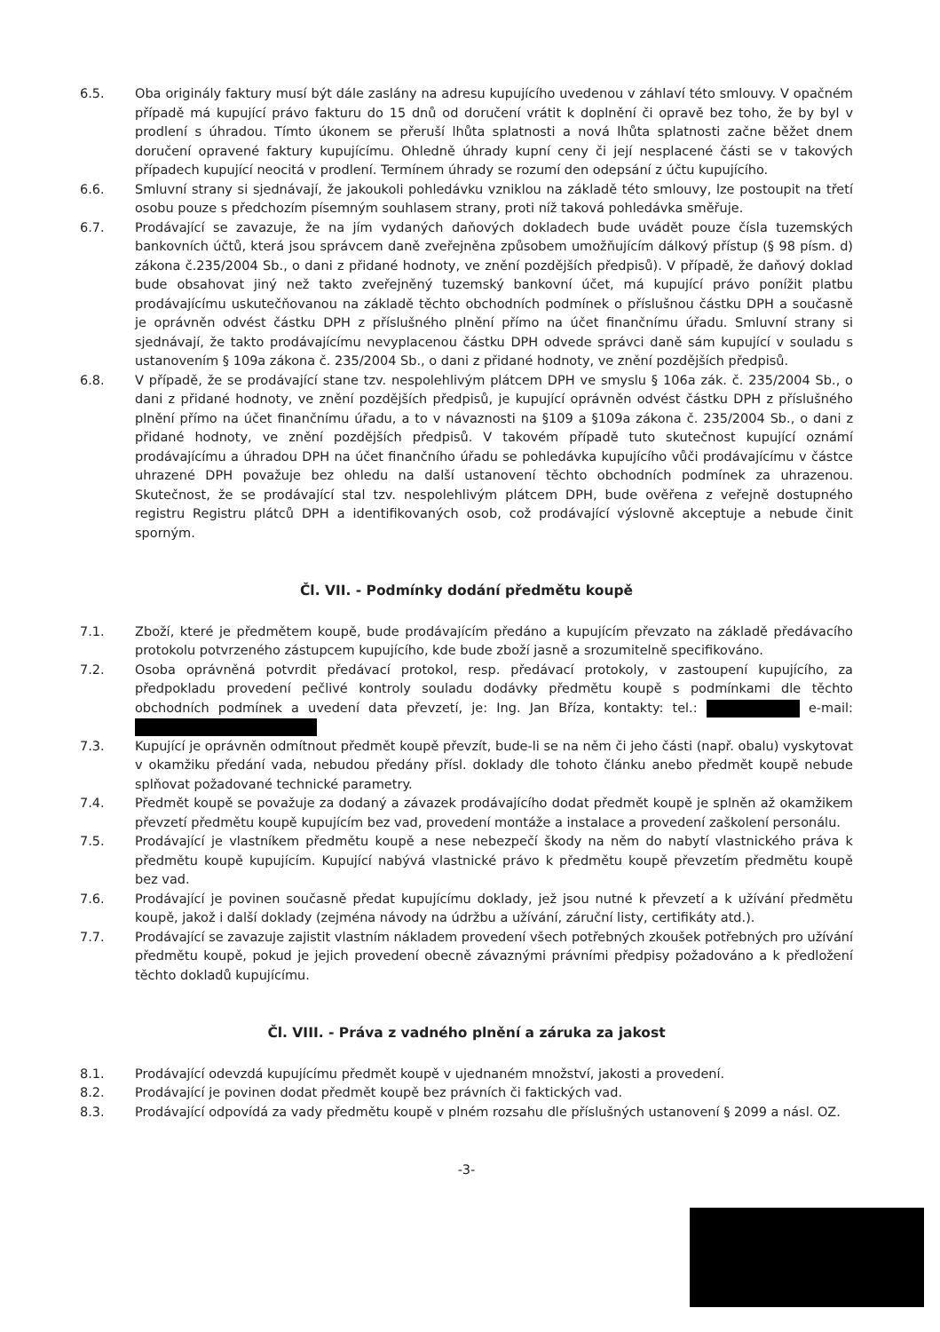6.5. Oba originály faktury musí být dále zaslány na adresu kupujícího uvedenou v záhlaví této smlouvy. V opačném případě má kupující právo fakturu do 15 dnů od doručení vrátit k doplnění či opravě bez toho, že by byl v prodlení s úhradou. Tímto úkonem se přeruší lhůta splatnosti a nová lhůta splatnosti začne běžet dnem doručení opravené faktury kupujícímu. Ohledně úhrady kupní ceny či její nesplacené části se v takových případech kupující neocitá v prodlení. Termínem úhrady se rozumí den odepsání z účtu kupujícího.
6.6. Smluvní strany si sjednávají, že jakoukoli pohledávku vzniklou na základě této smlouvy, lze postoupit na třetí osobu pouze s předchozím písemným souhlasem strany, proti níž taková pohledávka směřuje.
6.7. Prodávající se zavazuje, že na jím vydaných daňových dokladech bude uvádět pouze čísla tuzemských bankovních účtů, která jsou správcem daně zveřejněna způsobem umožňujícím dálkový přístup (§ 98 písm. d) zákona č.235/2004 Sb., o dani z přidané hodnoty, ve znění pozdějších předpisů). V případě, že daňový doklad bude obsahovat jiný než takto zveřejněný tuzemský bankovní účet, má kupující právo ponížit platbu prodávajícímu uskutečňovanou na základě těchto obchodních podmínek o příslušnou částku DPH a současně je oprávněn odvést částku DPH z příslušného plnění přímo na účet finančnímu úřadu. Smluvní strany si sjednávají, že takto prodávajícímu nevyplacenou částku DPH odvede správci daně sám kupující v souladu s ustanovením § 109a zákona č. 235/2004 Sb., o dani z přidané hodnoty, ve znění pozdějších předpisů.
6.8. V případě, že se prodávající stane tzv. nespolehlivým plátcem DPH ve smyslu § 106a zák. č. 235/2004 Sb., o dani z přidané hodnoty, ve znění pozdějších předpisů, je kupující oprávněn odvést částku DPH z příslušného plnění přímo na účet finančnímu úřadu, a to v návaznosti na §109 a §109a zákona č. 235/2004 Sb., o dani z přidané hodnoty, ve znění pozdějších předpisů. V takovém případě tuto skutečnost kupující oznámí prodávajícímu a úhradou DPH na účet finančního úřadu se pohledávka kupujícího vůči prodávajícímu v částce uhrazené DPH považuje bez ohledu na další ustanovení těchto obchodních podmínek za uhrazenou. Skutečnost, že se prodávající stal tzv. nespolehlivým plátcem DPH, bude ověřena z veřejně dostupného registru Registru plátců DPH a identifikovaných osob, což prodávající výslovně akceptuje a nebude činit sporným.
Čl. VII. - Podmínky dodání předmětu koupě
7.1. Zboží, které je předmětem koupě, bude prodávajícím předáno a kupujícím převzato na základě předávacího protokolu potvrzeného zástupcem kupujícího, kde bude zboží jasně a srozumitelně specifikováno.
7.2. Osoba oprávněná potvrdit předávací protokol, resp. předávací protokoly, v zastoupení kupujícího, za předpokladu provedení pečlivé kontroly souladu dodávky předmětu koupě s podmínkami dle těchto obchodních podmínek a uvedení data převzetí, je: Ing. Jan Bříza, kontakty: tel.: e-mail:
7.3. Kupující je oprávněn odmítnout předmět koupě převzít, bude-li se na něm či jeho části (např. obalu) vyskytovat v okamžiku předání vada, nebudou předány přísl. doklady dle tohoto článku anebo předmět koupě nebude splňovat požadované technické parametry.
7.4. Předmět koupě se považuje za dodaný a závazek prodávajícího dodat předmět koupě je splněn až okamžikem převzetí předmětu koupě kupujícím bez vad, provedení montáže a instalace a provedení zaškolení personálu.
7.5. Prodávající je vlastníkem předmětu koupě a nese nebezpečí škody na něm do nabytí vlastnického práva k předmětu koupě kupujícím. Kupující nabývá vlastnické právo k předmětu koupě převzetím předmětu koupě bez vad.
7.6. Prodávající je povinen současně předat kupujícímu doklady, jež jsou nutné k převzetí a k užívání předmětu koupě, jakož i další doklady (zejména návody na údržbu a užívání, záruční listy, certifikáty atd.).
7.7. Prodávající se zavazuje zajistit vlastním nákladem provedení všech potřebných zkoušek potřebných pro užívání předmětu koupě, pokud je jejich provedení obecně závaznými právními předpisy požadováno a k předložení těchto dokladů kupujícímu.
Čl. VIII. - Práva z vadného plnění a záruka za jakost
8.1. Prodávající odevzdá kupujícímu předmět koupě v ujednaném množství, jakosti a provedení.
8.2. Prodávající je povinen dodat předmět koupě bez právních či faktických vad.
8.3. Prodávající odpovídá za vady předmětu koupě v plném rozsahu dle příslušných ustanovení § 2099 a násl. OZ.
-3-